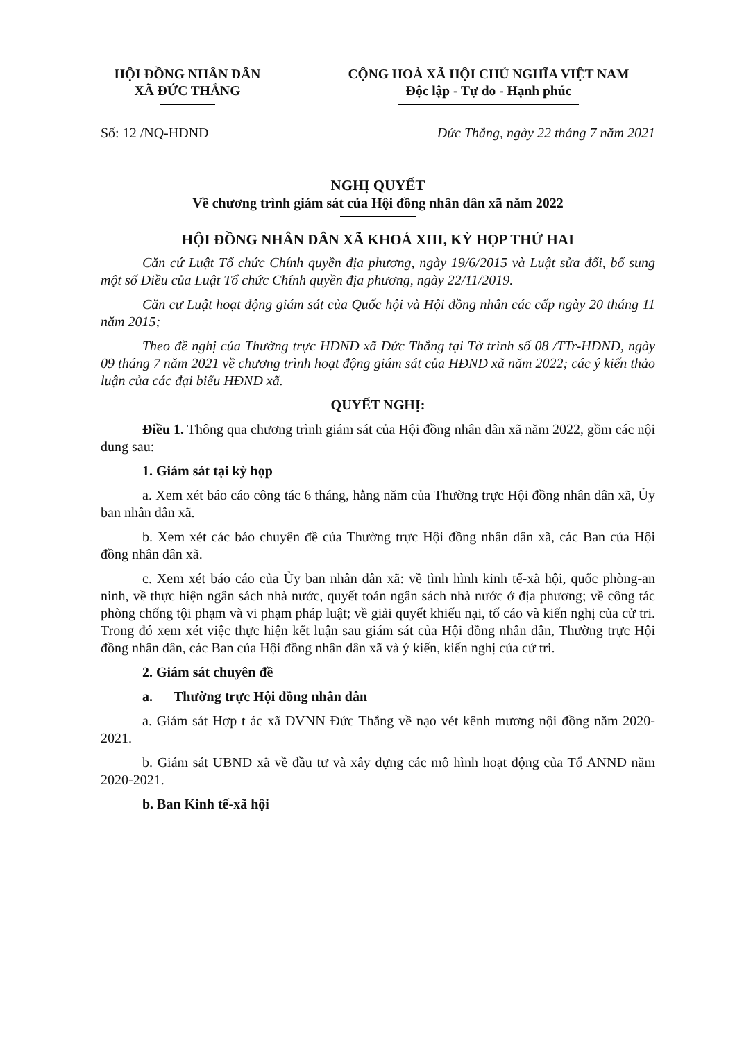HỘI ĐỒNG NHÂN DÂN
XÃ ĐỨC THẮNG
CỘNG HOÀ XÃ HỘI CHỦ NGHĨA VIỆT NAM
Độc lập - Tự do - Hạnh phúc
Số: 12 /NQ-HĐND Đức Thắng, ngày 22 tháng 7 năm 2021
NGHỊ QUYẾT
Về chương trình giám sát của Hội đồng nhân dân xã năm 2022
HỘI ĐỒNG NHÂN DÂN XÃ KHOÁ XIII, KỲ HỌP THỨ HAI
Căn cứ Luật Tổ chức Chính quyền địa phương, ngày 19/6/2015 và Luật sửa đổi, bổ sung một số Điều của Luật Tổ chức Chính quyền địa phương, ngày 22/11/2019.
Căn cư Luật hoạt động giám sát của Quốc hội và Hội đồng nhân các cấp ngày 20 tháng 11 năm 2015;
Theo đề nghị của Thường trực HĐND xã Đức Thắng tại Tờ trình số 08 /TTr-HĐND, ngày 09 tháng 7 năm 2021 về chương trình hoạt động giám sát của HĐND xã năm 2022; các ý kiến thảo luận của các đại biểu HĐND xã.
QUYẾT NGHỊ:
Điều 1. Thông qua chương trình giám sát của Hội đồng nhân dân xã năm 2022, gồm các nội dung sau:
1. Giám sát tại kỳ họp
a. Xem xét báo cáo công tác 6 tháng, hằng năm của Thường trực Hội đồng nhân dân xã, Ủy ban nhân dân xã.
b. Xem xét các báo chuyên đề của Thường trực Hội đồng nhân dân xã, các Ban của Hội đồng nhân dân xã.
c. Xem xét báo cáo của Ủy ban nhân dân xã: về tình hình kinh tế-xã hội, quốc phòng-an ninh, về thực hiện ngân sách nhà nước, quyết toán ngân sách nhà nước ở địa phương; về công tác phòng chống tội phạm và vi phạm pháp luật; về giải quyết khiếu nại, tố cáo và kiến nghị của cử tri. Trong đó xem xét việc thực hiện kết luận sau giám sát của Hội đồng nhân dân, Thường trực Hội đồng nhân dân, các Ban của Hội đồng nhân dân xã và ý kiến, kiến nghị của cử tri.
2. Giám sát chuyên đề
a. Thường trực Hội đồng nhân dân
a. Giám sát Hợp t ác xã DVNN Đức Thắng về nạo vét kênh mương nội đồng năm 2020-2021.
b. Giám sát UBND xã về đầu tư và xây dựng các mô hình hoạt động của Tổ ANND năm 2020-2021.
b. Ban Kinh tế-xã hội